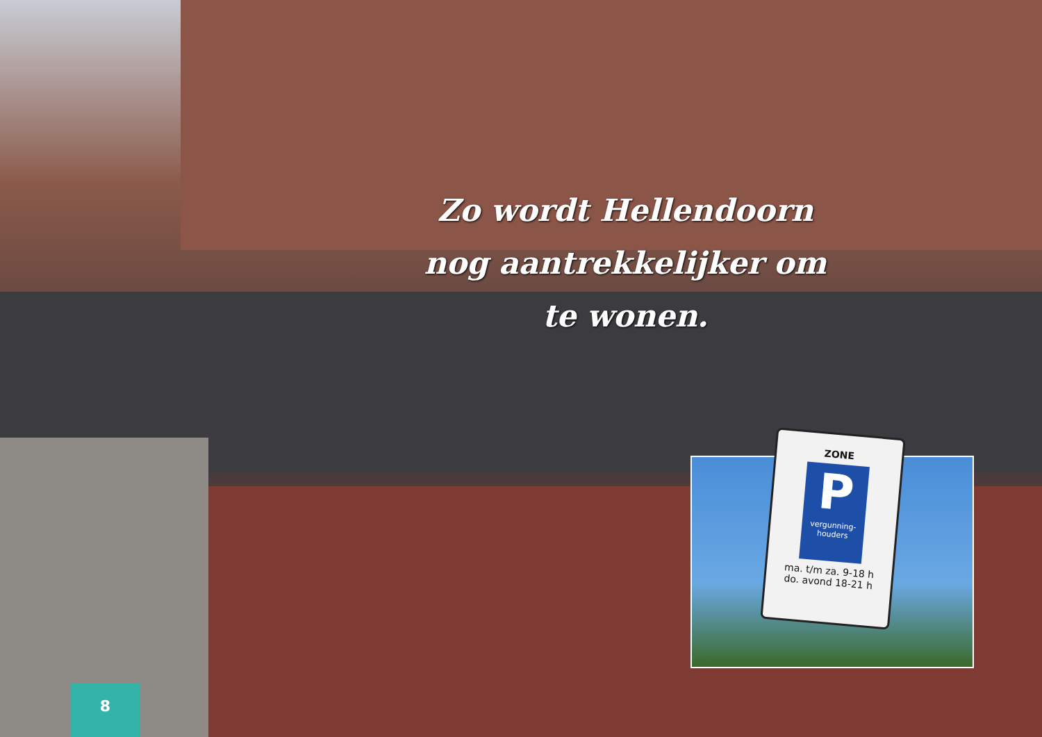Zo wordt Hellendoorn nog aantrekkelijker om te wonen.
ZONE
P
vergunning-houders
ma. t/m za. 9-18 h
do. avond 18-21 h
8